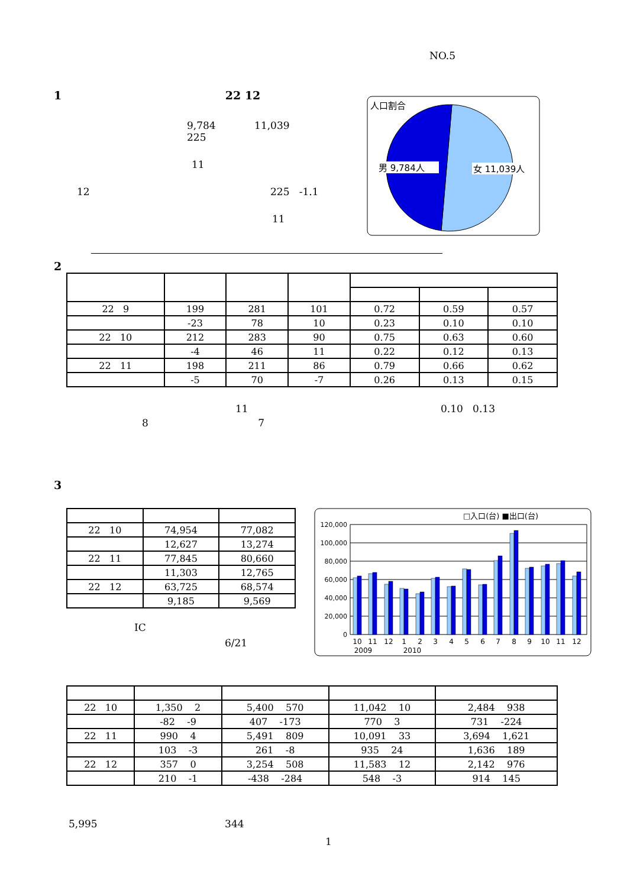NO.5
1 22 12
9,784 11,039
225
11
12 225 -1.1
11
人口割合
男 9,784人
女 11,039人
2
| 22 9 | 199 | 281 | 101 | 0.72 | 0.59 | 0.57 |
| | -23 | 78 | 10 | 0.23 | 0.10 | 0.10 |
| 22 10 | 212 | 283 | 90 | 0.75 | 0.63 | 0.60 |
| | -4 | 46 | 11 | 0.22 | 0.12 | 0.13 |
| 22 11 | 198 | 211 | 86 | 0.79 | 0.66 | 0.62 |
| | -5 | 70 | -7 | 0.26 | 0.13 | 0.15 |
11 0.10 0.13
8 7
3
| 22 10 | 74,954 | 77,082 |
| | 12,627 | 13,274 |
| 22 11 | 77,845 | 80,660 |
| | 11,303 | 12,765 |
| 22 12 | 63,725 | 68,574 |
| | 9,185 | 9,569 |
IC
6/21
□入口(台) ■出口(台)
120,000
100,000
80,000
60,000
40,000
20,000
0
10
11
12
1
2
3
4
5
6
7
8
9
10
11
12
2009
2010
| 22 10 | 1,350 2 | 5,400 570 | 11,042 10 | 2,484 938 |
| | -82 -9 | 407 -173 | 770 3 | 731 -224 |
| 22 11 | 990 4 | 5,491 809 | 10,091 33 | 3,694 1,621 |
| | 103 -3 | 261 -8 | 935 24 | 1,636 189 |
| 22 12 | 357 0 | 3,254 508 | 11,583 12 | 2,142 976 |
| | 210 -1 | -438 -284 | 548 -3 | 914 145 |
5,995 344
1